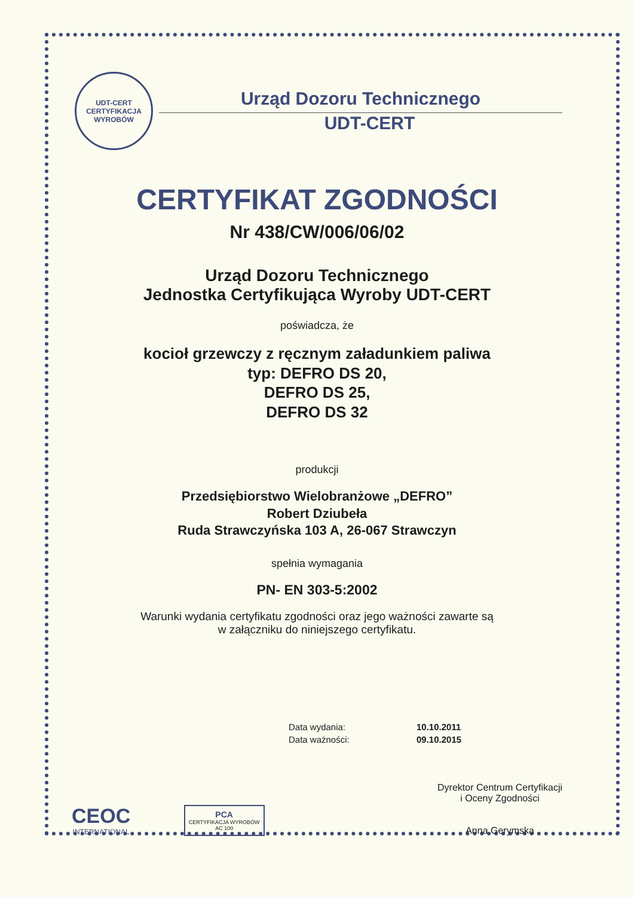UDT-CERT
CERTYFIKACJA WYROBÓW
Urząd Dozoru Technicznego
UDT-CERT
CERTYFIKAT ZGODNOŚCI
Nr 438/CW/006/06/02
Urząd Dozoru Technicznego
Jednostka Certyfikująca Wyroby UDT-CERT
poświadcza, że
kocioł grzewczy z ręcznym załadunkiem paliwa
typ: DEFRO DS 20,
DEFRO DS 25,
DEFRO DS 32
produkcji
Przedsiębiorstwo Wielobranżowe „DEFRO”
Robert Dziubeła
Ruda Strawczyńska 103 A, 26-067 Strawczyn
spełnia wymagania
PN- EN 303-5:2002
Warunki wydania certyfikatu zgodności oraz jego ważności zawarte są
w załączniku do niniejszego certyfikatu.
| Data wydania: | 10.10.2011 |
| Data ważności: | 09.10.2015 |
CEOC
INTERNATIONAL
PCA
CERTYFIKACJA WYROBÓW
AC 100
Dyrektor Centrum Certyfikacji
i Oceny Zgodności
Anna Gerymska